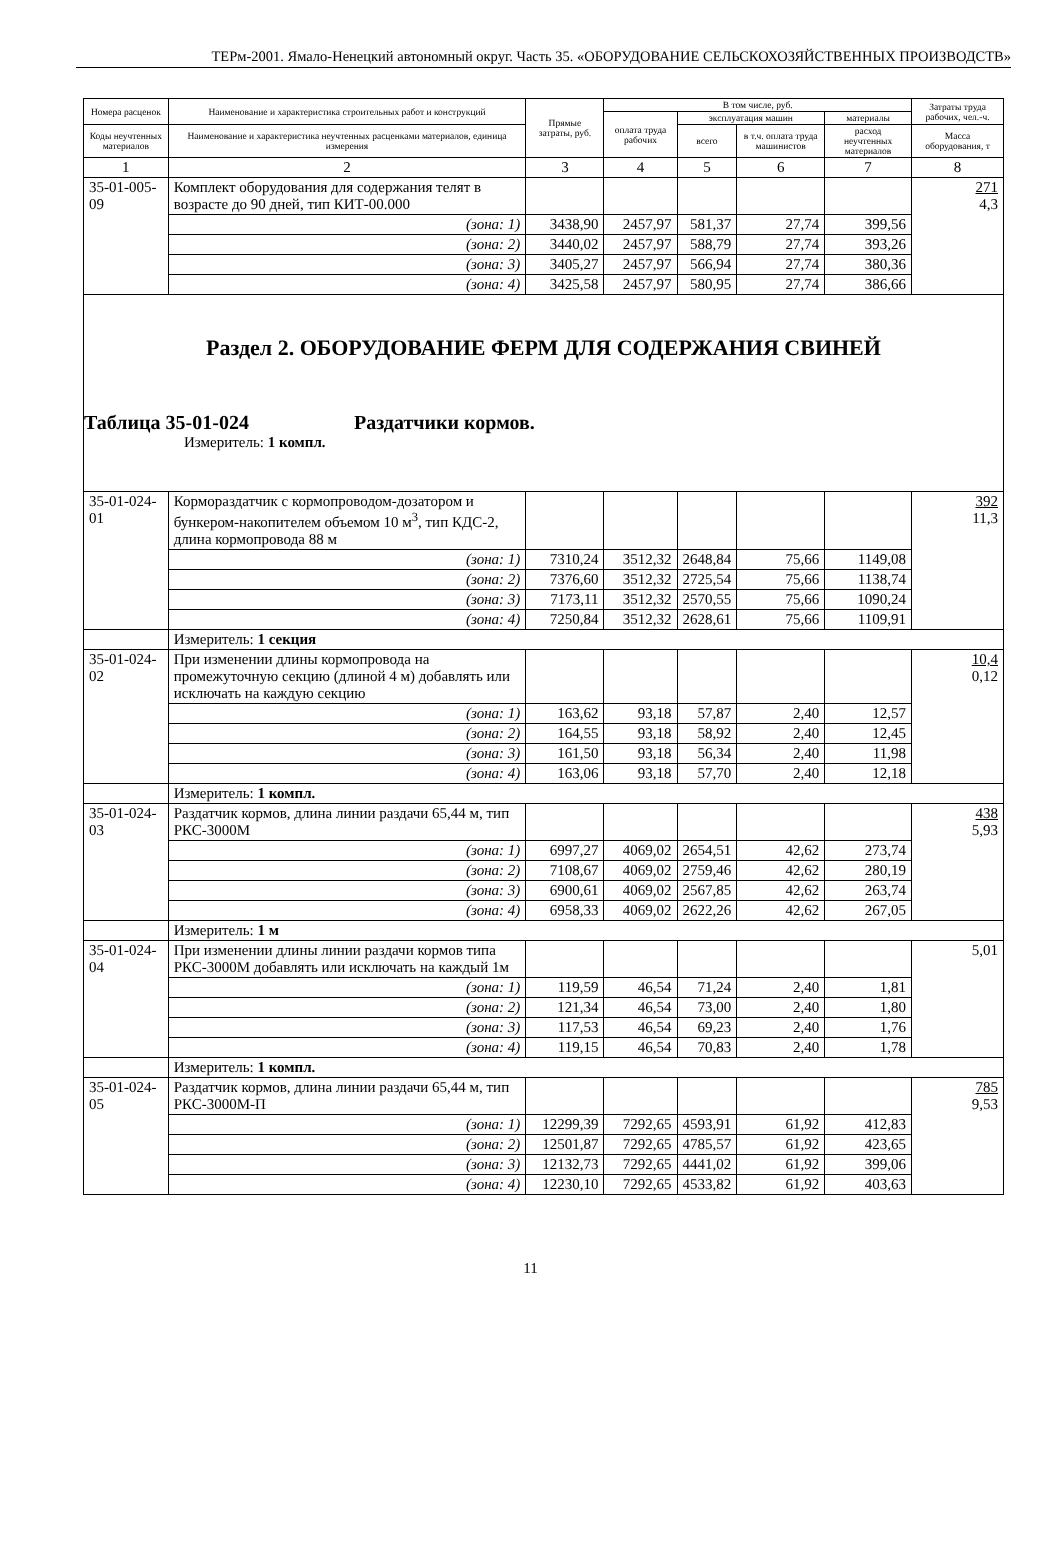ТЕРм-2001. Ямало-Ненецкий автономный округ. Часть 35. «ОБОРУДОВАНИЕ СЕЛЬСКОХОЗЯЙСТВЕННЫХ ПРОИЗВОДСТВ»
| Номера расценок | Наименование и характеристика строительных работ и конструкций | Прямые затраты, руб. | В том числе, руб. | | | | Затраты труда рабочих, чел.-ч. |
| --- | --- | --- | --- | --- | --- | --- | --- |
| | | | оплата труда рабочих | эксплуатация машин | | материалы | |
| | | | | всего | в т.ч. оплата труда машинистов | расход неучтенных материалов | |
| Коды неучтенных материалов | Наименование и характеристика неучтенных расценками материалов, единица измерения | | | | | | Масса оборудования, т |
| 1 | 2 | 3 | 4 | 5 | 6 | 7 | 8 |
| 35-01-005-09 | Комплект оборудования для содержания телят в возрасте до 90 дней, тип КИТ-00.000 | | | | | | 271 4,3 |
| | (зона: 1) | 3438,90 | 2457,97 | 581,37 | 27,74 | 399,56 | |
| | (зона: 2) | 3440,02 | 2457,97 | 588,79 | 27,74 | 393,26 | |
| | (зона: 3) | 3405,27 | 2457,97 | 566,94 | 27,74 | 380,36 | |
| | (зона: 4) | 3425,58 | 2457,97 | 580,95 | 27,74 | 386,66 | |
| Раздел 2. ОБОРУДОВАНИЕ ФЕРМ ДЛЯ СОДЕРЖАНИЯ СВИНЕЙ Таблица 35-01-024 Раздатчики кормов. Измеритель: 1 компл. | | | | | | | |
| 35-01-024-01 | Кормораздатчик с кормопроводом-дозатором и бункером-накопителем объемом 10 м<sup>3</sup>, тип КДС-2, длина кормопровода 88 м | | | | | | 392 11,3 |
| | (зона: 1) | 7310,24 | 3512,32 | 2648,84 | 75,66 | 1149,08 | |
| | (зона: 2) | 7376,60 | 3512,32 | 2725,54 | 75,66 | 1138,74 | |
| | (зона: 3) | 7173,11 | 3512,32 | 2570,55 | 75,66 | 1090,24 | |
| | (зона: 4) | 7250,84 | 3512,32 | 2628,61 | 75,66 | 1109,91 | |
| | Измеритель: 1 секция | | | | | | |
| 35-01-024-02 | При изменении длины кормопровода на промежуточную секцию (длиной 4 м) добавлять или исключать на каждую секцию | | | | | | 10,4 0,12 |
| | (зона: 1) | 163,62 | 93,18 | 57,87 | 2,40 | 12,57 | |
| | (зона: 2) | 164,55 | 93,18 | 58,92 | 2,40 | 12,45 | |
| | (зона: 3) | 161,50 | 93,18 | 56,34 | 2,40 | 11,98 | |
| | (зона: 4) | 163,06 | 93,18 | 57,70 | 2,40 | 12,18 | |
| | Измеритель: 1 компл. | | | | | | |
| 35-01-024-03 | Раздатчик кормов, длина линии раздачи 65,44 м, тип РКС-3000М | | | | | | 438 5,93 |
| | (зона: 1) | 6997,27 | 4069,02 | 2654,51 | 42,62 | 273,74 | |
| | (зона: 2) | 7108,67 | 4069,02 | 2759,46 | 42,62 | 280,19 | |
| | (зона: 3) | 6900,61 | 4069,02 | 2567,85 | 42,62 | 263,74 | |
| | (зона: 4) | 6958,33 | 4069,02 | 2622,26 | 42,62 | 267,05 | |
| | Измеритель: 1 м | | | | | | |
| 35-01-024-04 | При изменении длины линии раздачи кормов типа РКС-3000М добавлять или исключать на каждый 1м | | | | | | 5,01 |
| | (зона: 1) | 119,59 | 46,54 | 71,24 | 2,40 | 1,81 | |
| | (зона: 2) | 121,34 | 46,54 | 73,00 | 2,40 | 1,80 | |
| | (зона: 3) | 117,53 | 46,54 | 69,23 | 2,40 | 1,76 | |
| | (зона: 4) | 119,15 | 46,54 | 70,83 | 2,40 | 1,78 | |
| | Измеритель: 1 компл. | | | | | | |
| 35-01-024-05 | Раздатчик кормов, длина линии раздачи 65,44 м, тип РКС-3000М-П | | | | | | 785 9,53 |
| | (зона: 1) | 12299,39 | 7292,65 | 4593,91 | 61,92 | 412,83 | |
| | (зона: 2) | 12501,87 | 7292,65 | 4785,57 | 61,92 | 423,65 | |
| | (зона: 3) | 12132,73 | 7292,65 | 4441,02 | 61,92 | 399,06 | |
| | (зона: 4) | 12230,10 | 7292,65 | 4533,82 | 61,92 | 403,63 | |
11